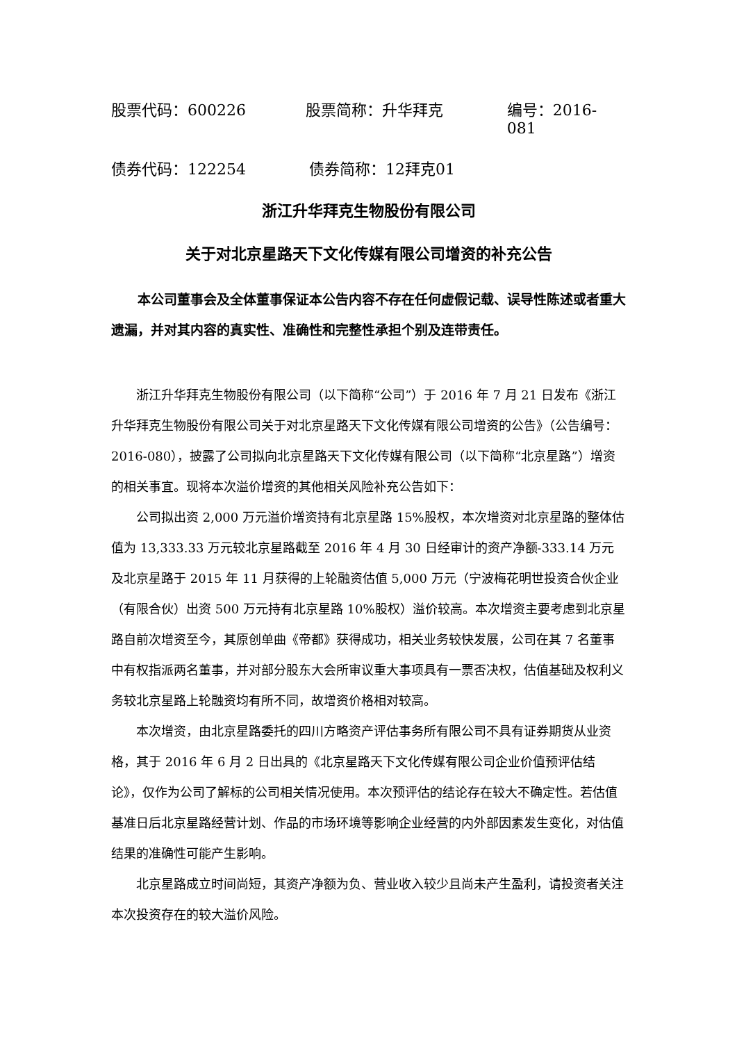股票代码：600226 股票简称：升华拜克 编号：2016-081
债券代码：122254 债券简称：12拜克01
浙江升华拜克生物股份有限公司
关于对北京星路天下文化传媒有限公司增资的补充公告
本公司董事会及全体董事保证本公告内容不存在任何虚假记载、误导性陈述或者重大遗漏，并对其内容的真实性、准确性和完整性承担个别及连带责任。
浙江升华拜克生物股份有限公司（以下简称“公司”）于 2016 年 7 月 21 日发布《浙江升华拜克生物股份有限公司关于对北京星路天下文化传媒有限公司增资的公告》（公告编号：2016-080），披露了公司拟向北京星路天下文化传媒有限公司（以下简称“北京星路”）增资的相关事宜。现将本次溢价增资的其他相关风险补充公告如下：
公司拟出资 2,000 万元溢价增资持有北京星路 15%股权，本次增资对北京星路的整体估值为 13,333.33 万元较北京星路截至 2016 年 4 月 30 日经审计的资产净额-333.14 万元及北京星路于 2015 年 11 月获得的上轮融资估值 5,000 万元（宁波梅花明世投资合伙企业（有限合伙）出资 500 万元持有北京星路 10%股权）溢价较高。本次增资主要考虑到北京星路自前次增资至今，其原创单曲《帝都》获得成功，相关业务较快发展，公司在其 7 名董事中有权指派两名董事，并对部分股东大会所审议重大事项具有一票否决权，估值基础及权利义务较北京星路上轮融资均有所不同，故增资价格相对较高。
本次增资，由北京星路委托的四川方略资产评估事务所有限公司不具有证券期货从业资格，其于 2016 年 6 月 2 日出具的《北京星路天下文化传媒有限公司企业价值预评估结论》，仅作为公司了解标的公司相关情况使用。本次预评估的结论存在较大不确定性。若估值基准日后北京星路经营计划、作品的市场环境等影响企业经营的内外部因素发生变化，对估值结果的准确性可能产生影响。
北京星路成立时间尚短，其资产净额为负、营业收入较少且尚未产生盈利，请投资者关注本次投资存在的较大溢价风险。